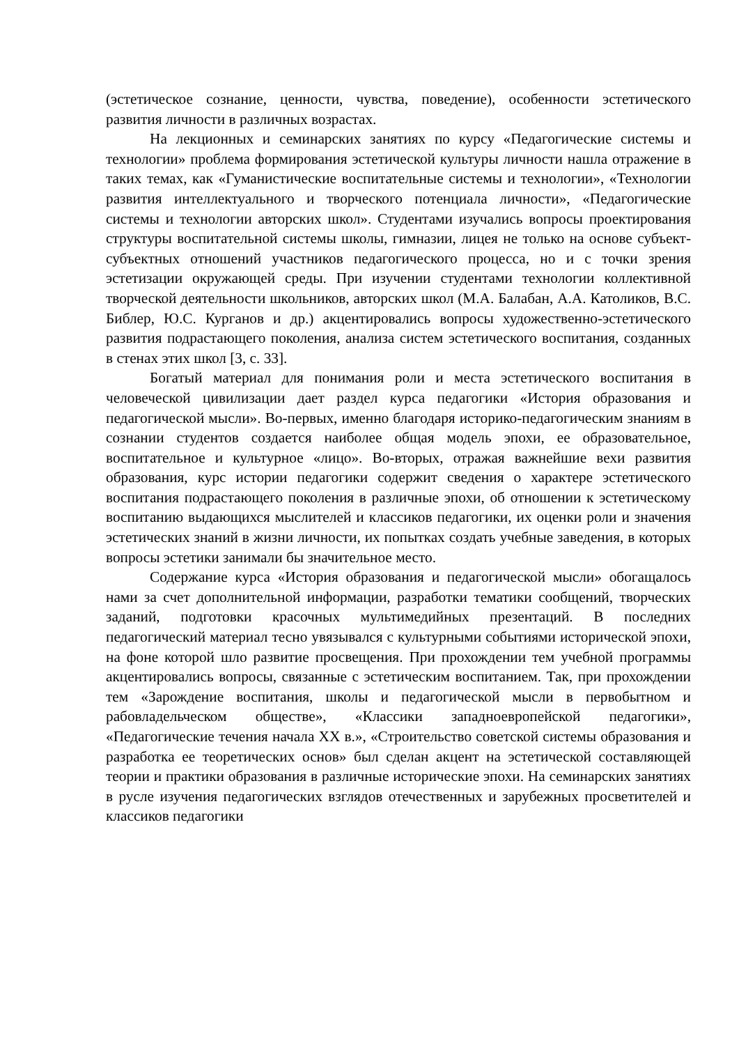(эстетическое сознание, ценности, чувства, поведение), особенности эстетического развития личности в различных возрастах.
На лекционных и семинарских занятиях по курсу «Педагогические системы и технологии» проблема формирования эстетической культуры личности нашла отражение в таких темах, как «Гуманистические воспитательные системы и технологии», «Технологии развития интеллектуального и творческого потенциала личности», «Педагогические системы и технологии авторских школ». Студентами изучались вопросы проектирования структуры воспитательной системы школы, гимназии, лицея не только на основе субъект-субъектных отношений участников педагогического процесса, но и с точки зрения эстетизации окружающей среды. При изучении студентами технологии коллективной творческой деятельности школьников, авторских школ (М.А. Балабан, А.А. Католиков, В.С. Библер, Ю.С. Курганов и др.) акцентировались вопросы художественно-эстетического развития подрастающего поколения, анализа систем эстетического воспитания, созданных в стенах этих школ [3, с. 33].
Богатый материал для понимания роли и места эстетического воспитания в человеческой цивилизации дает раздел курса педагогики «История образования и педагогической мысли». Во-первых, именно благодаря историко-педагогическим знаниям в сознании студентов создается наиболее общая модель эпохи, ее образовательное, воспитательное и культурное «лицо». Во-вторых, отражая важнейшие вехи развития образования, курс истории педагогики содержит сведения о характере эстетического воспитания подрастающего поколения в различные эпохи, об отношении к эстетическому воспитанию выдающихся мыслителей и классиков педагогики, их оценки роли и значения эстетических знаний в жизни личности, их попытках создать учебные заведения, в которых вопросы эстетики занимали бы значительное место.
Содержание курса «История образования и педагогической мысли» обогащалось нами за счет дополнительной информации, разработки тематики сообщений, творческих заданий, подготовки красочных мультимедийных презентаций. В последних педагогический материал тесно увязывался с культурными событиями исторической эпохи, на фоне которой шло развитие просвещения. При прохождении тем учебной программы акцентировались вопросы, связанные с эстетическим воспитанием. Так, при прохождении тем «Зарождение воспитания, школы и педагогической мысли в первобытном и рабовладельческом обществе», «Классики западноевропейской педагогики», «Педагогические течения начала XX в.», «Строительство советской системы образования и разработка ее теоретических основ» был сделан акцент на эстетической составляющей теории и практики образования в различные исторические эпохи. На семинарских занятиях в русле изучения педагогических взглядов отечественных и зарубежных просветителей и классиков педагогики